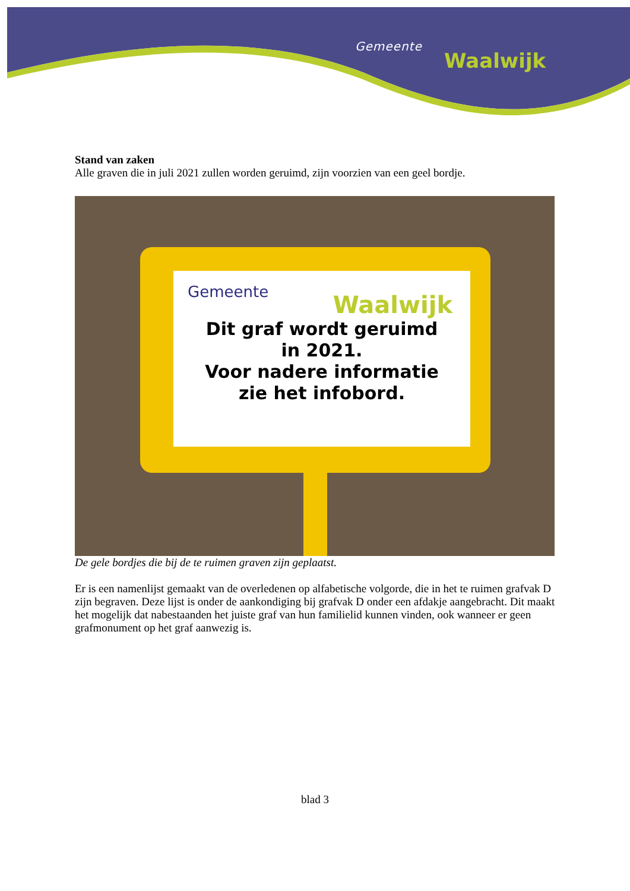Gemeente
Waalwijk
Stand van zaken
Alle graven die in juli 2021 zullen worden geruimd, zijn voorzien van een geel bordje.
Gemeente
Waalwijk
Dit graf wordt geruimd
in 2021.
Voor nadere informatie
zie het infobord.
De gele bordjes die bij de te ruimen graven zijn geplaatst.
Er is een namenlijst gemaakt van de overledenen op alfabetische volgorde, die in het te ruimen grafvak D zijn begraven. Deze lijst is onder de aankondiging bij grafvak D onder een afdakje aangebracht. Dit maakt het mogelijk dat nabestaanden het juiste graf van hun familielid kunnen vinden, ook wanneer er geen grafmonument op het graf aanwezig is.
blad 3